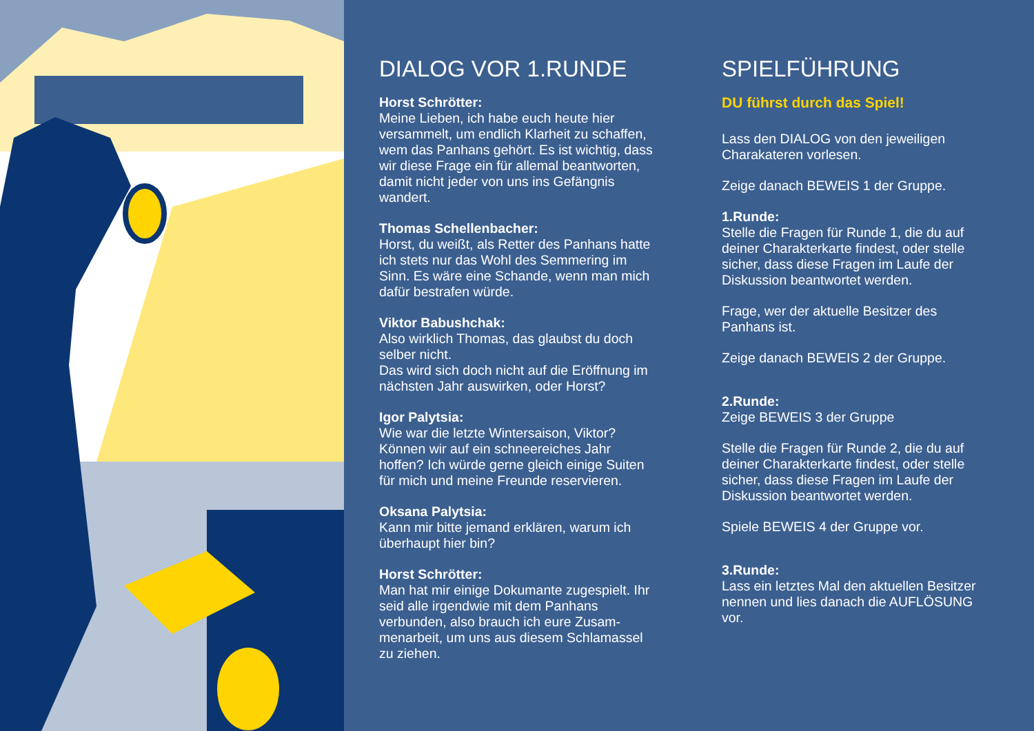DIALOG VOR 1.RUNDE
Horst Schrötter:
Meine Lieben, ich habe euch heute hier versammelt, um endlich Klarheit zu schaffen, wem das Panhans gehört. Es ist wichtig, dass wir diese Frage ein für allemal beantworten, damit nicht jeder von uns ins Gefängnis wandert.
Thomas Schellenbacher:
Horst, du weißt, als Retter des Panhans hatte ich stets nur das Wohl des Semmering im Sinn. Es wäre eine Schande, wenn man mich dafür bestrafen würde.
Viktor Babushchak:
Also wirklich Thomas, das glaubst du doch selber nicht.
Das wird sich doch nicht auf die Eröffnung im nächsten Jahr auswirken, oder Horst?
Igor Palytsia:
Wie war die letzte Wintersaison, Viktor? Können wir auf ein schneereiches Jahr hoffen? Ich würde gerne gleich einige Suiten für mich und meine Freunde reservieren.
Oksana Palytsia:
Kann mir bitte jemand erklären, warum ich überhaupt hier bin?
Horst Schrötter:
Man hat mir einige Dokumante zugespielt. Ihr seid alle irgendwie mit dem Panhans verbunden, also brauch ich eure Zusam-menarbeit, um uns aus diesem Schlamassel zu ziehen.
SPIELFÜHRUNG
DU führst durch das Spiel!
Lass den DIALOG von den jeweiligen Charakateren vorlesen.
Zeige danach BEWEIS 1 der Gruppe.
1.Runde:
Stelle die Fragen für Runde 1, die du auf deiner Charakterkarte findest, oder stelle sicher, dass diese Fragen im Laufe der Diskussion beantwortet werden.
Frage, wer der aktuelle Besitzer des Panhans ist.
Zeige danach BEWEIS 2 der Gruppe.
2.Runde:
Zeige BEWEIS 3 der Gruppe
Stelle die Fragen für Runde 2, die du auf deiner Charakterkarte findest, oder stelle sicher, dass diese Fragen im Laufe der Diskussion beantwortet werden.
Spiele BEWEIS 4 der Gruppe vor.
3.Runde:
Lass ein letztes Mal den aktuellen Besitzer nennen und lies danach die AUFLÖSUNG vor.